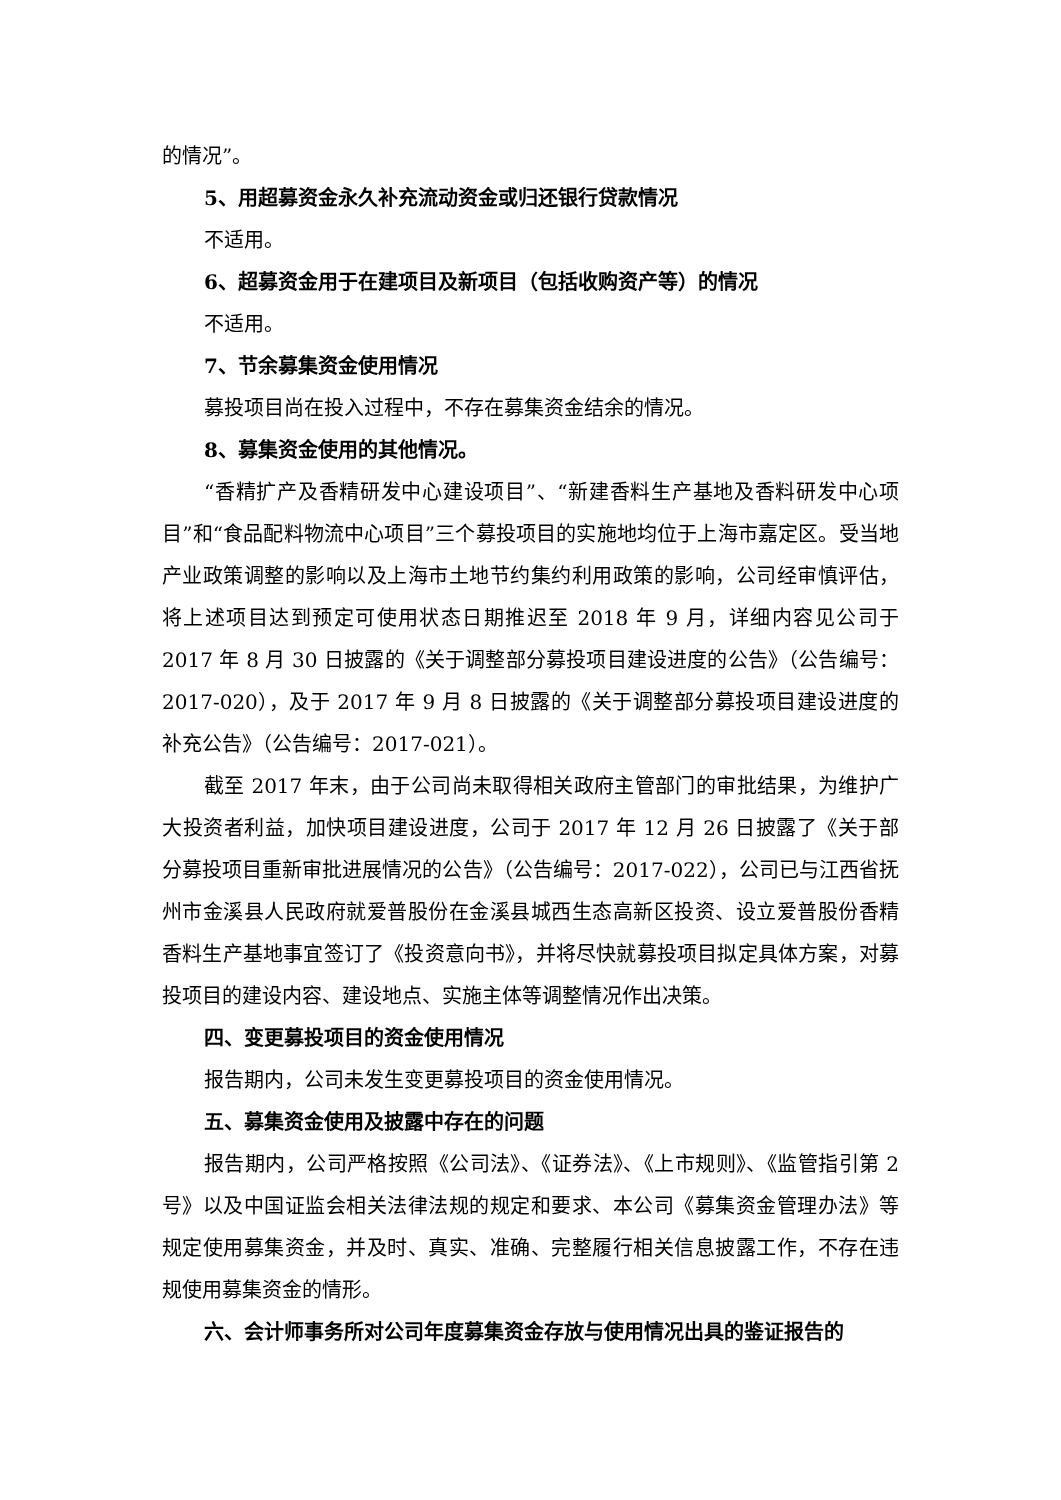的情况”。
5、用超募资金永久补充流动资金或归还银行贷款情况
不适用。
6、超募资金用于在建项目及新项目（包括收购资产等）的情况
不适用。
7、节余募集资金使用情况
募投项目尚在投入过程中，不存在募集资金结余的情况。
8、募集资金使用的其他情况。
“香精扩产及香精研发中心建设项目”、“新建香料生产基地及香料研发中心项目”和“食品配料物流中心项目”三个募投项目的实施地均位于上海市嘉定区。受当地产业政策调整的影响以及上海市土地节约集约利用政策的影响，公司经审慎评估，将上述项目达到预定可使用状态日期推迟至 2018 年 9 月，详细内容见公司于 2017 年 8 月 30 日披露的《关于调整部分募投项目建设进度的公告》（公告编号：2017-020），及于 2017 年 9 月 8 日披露的《关于调整部分募投项目建设进度的补充公告》（公告编号：2017-021）。
截至 2017 年末，由于公司尚未取得相关政府主管部门的审批结果，为维护广大投资者利益，加快项目建设进度，公司于 2017 年 12 月 26 日披露了《关于部分募投项目重新审批进展情况的公告》（公告编号：2017-022），公司已与江西省抚州市金溪县人民政府就爱普股份在金溪县城西生态高新区投资、设立爱普股份香精香料生产基地事宜签订了《投资意向书》，并将尽快就募投项目拟定具体方案，对募投项目的建设内容、建设地点、实施主体等调整情况作出决策。
四、变更募投项目的资金使用情况
报告期内，公司未发生变更募投项目的资金使用情况。
五、募集资金使用及披露中存在的问题
报告期内，公司严格按照《公司法》、《证券法》、《上市规则》、《监管指引第 2 号》以及中国证监会相关法律法规的规定和要求、本公司《募集资金管理办法》等规定使用募集资金，并及时、真实、准确、完整履行相关信息披露工作，不存在违规使用募集资金的情形。
六、会计师事务所对公司年度募集资金存放与使用情况出具的鉴证报告的